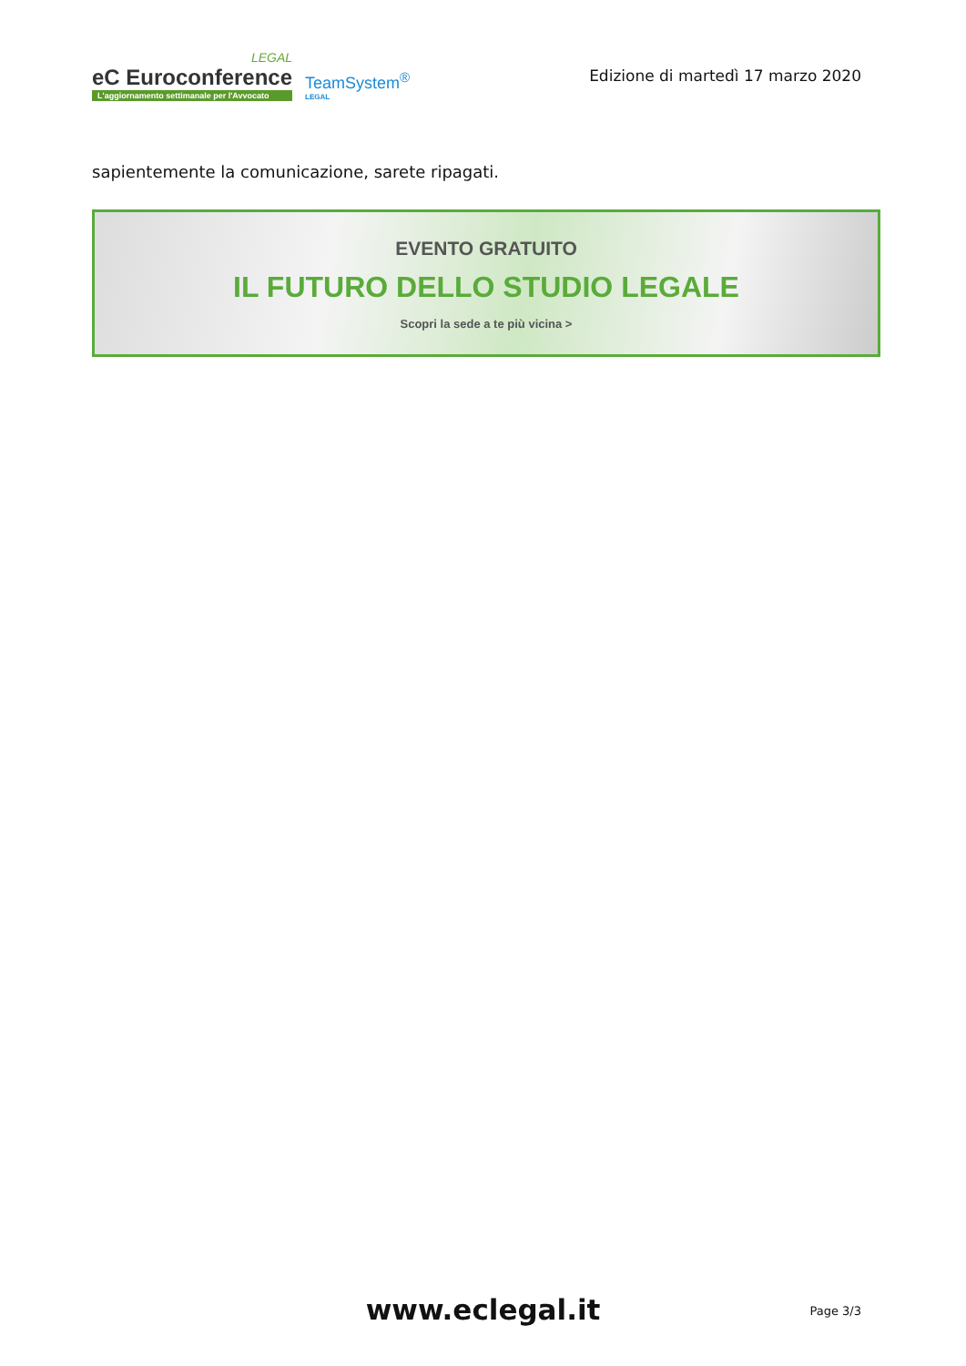LEGAL
eC Euroconference
L'aggiornamento settimanale per l'Avvocato
TeamSystem<sup>®</sup>
LEGAL
Edizione di martedì 17 marzo 2020
sapientemente la comunicazione, sarete ripagati.
EVENTO GRATUITO
IL FUTURO DELLO STUDIO LEGALE
Scopri la sede a te più vicina >
www.eclegal.it
Page 3/3